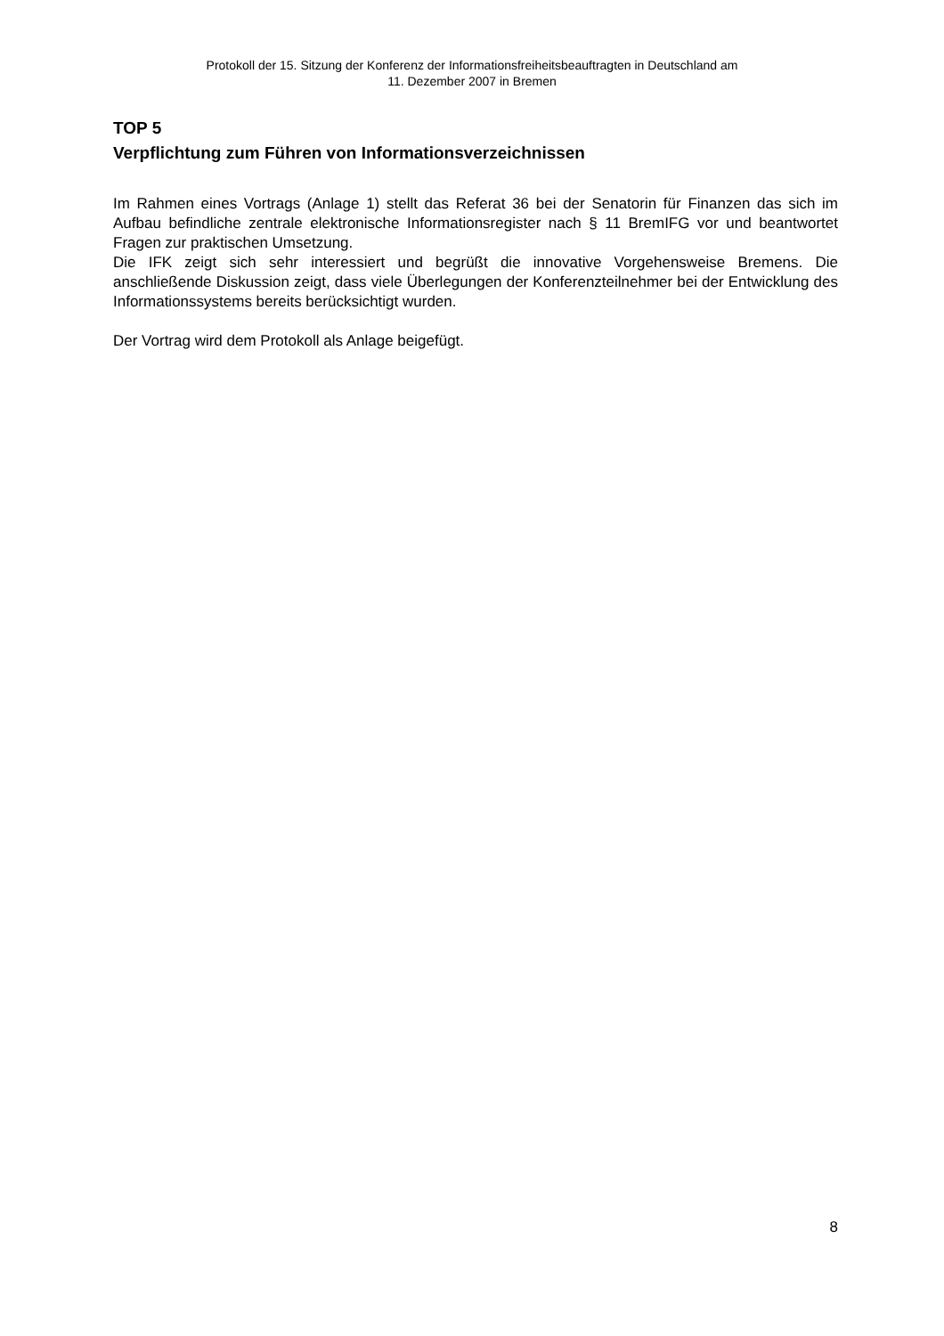Protokoll der 15. Sitzung der Konferenz der Informationsfreiheitsbeauftragten in Deutschland am
11. Dezember 2007 in Bremen
TOP 5
Verpflichtung zum Führen von Informationsverzeichnissen
Im Rahmen eines Vortrags (Anlage 1) stellt das Referat 36 bei der Senatorin für Finanzen das sich im Aufbau befindliche zentrale elektronische Informationsregister nach § 11 BremIFG vor und beantwortet Fragen zur praktischen Umsetzung.
Die IFK zeigt sich sehr interessiert und begrüßt die innovative Vorgehensweise Bremens. Die anschließende Diskussion zeigt, dass viele Überlegungen der Konferenzteilnehmer bei der Entwicklung des Informationssystems bereits berücksichtigt wurden.
Der Vortrag wird dem Protokoll als Anlage beigefügt.
8